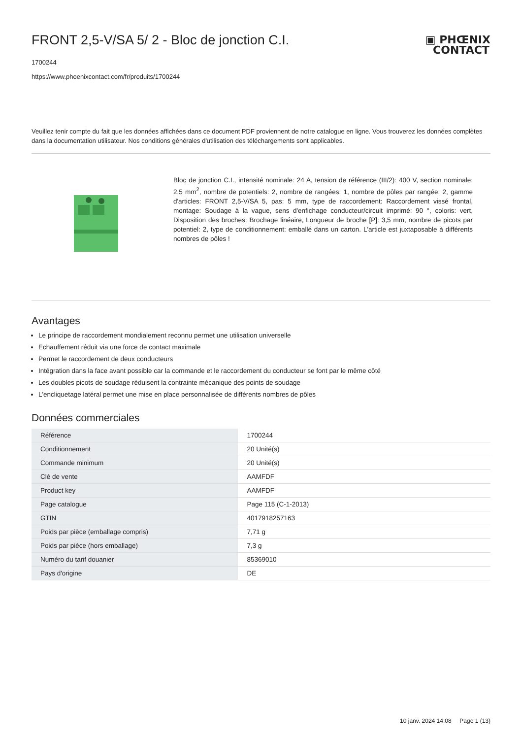FRONT 2,5-V/SA 5/ 2 - Bloc de jonction C.I.
▣ PHŒNIX
CONTACT
1700244
https://www.phoenixcontact.com/fr/produits/1700244
Veuillez tenir compte du fait que les données affichées dans ce document PDF proviennent de notre catalogue en ligne. Vous trouverez les données complètes dans la documentation utilisateur. Nos conditions générales d'utilisation des téléchargements sont applicables.
Bloc de jonction C.I., intensité nominale: 24 A, tension de référence (III/2): 400 V, section nominale: 2,5 mm<sup>2</sup>, nombre de potentiels: 2, nombre de rangées: 1, nombre de pôles par rangée: 2, gamme d'articles: FRONT 2,5-V/SA 5, pas: 5 mm, type de raccordement: Raccordement vissé frontal, montage: Soudage à la vague, sens d'enfichage conducteur/circuit imprimé: 90 °, coloris: vert, Disposition des broches: Brochage linéaire, Longueur de broche [P]: 3,5 mm, nombre de picots par potentiel: 2, type de conditionnement: emballé dans un carton. L'article est juxtaposable à différents nombres de pôles !
Avantages
Le principe de raccordement mondialement reconnu permet une utilisation universelle
Echauffement réduit via une force de contact maximale
Permet le raccordement de deux conducteurs
Intégration dans la face avant possible car la commande et le raccordement du conducteur se font par le même côté
Les doubles picots de soudage réduisent la contrainte mécanique des points de soudage
L'encliquetage latéral permet une mise en place personnalisée de différents nombres de pôles
Données commerciales
| Référence | 1700244 |
| Conditionnement | 20 Unité(s) |
| Commande minimum | 20 Unité(s) |
| Clé de vente | AAMFDF |
| Product key | AAMFDF |
| Page catalogue | Page 115 (C-1-2013) |
| GTIN | 4017918257163 |
| Poids par pièce (emballage compris) | 7,71 g |
| Poids par pièce (hors emballage) | 7,3 g |
| Numéro du tarif douanier | 85369010 |
| Pays d'origine | DE |
10 janv. 2024 14:08 Page 1 (13)